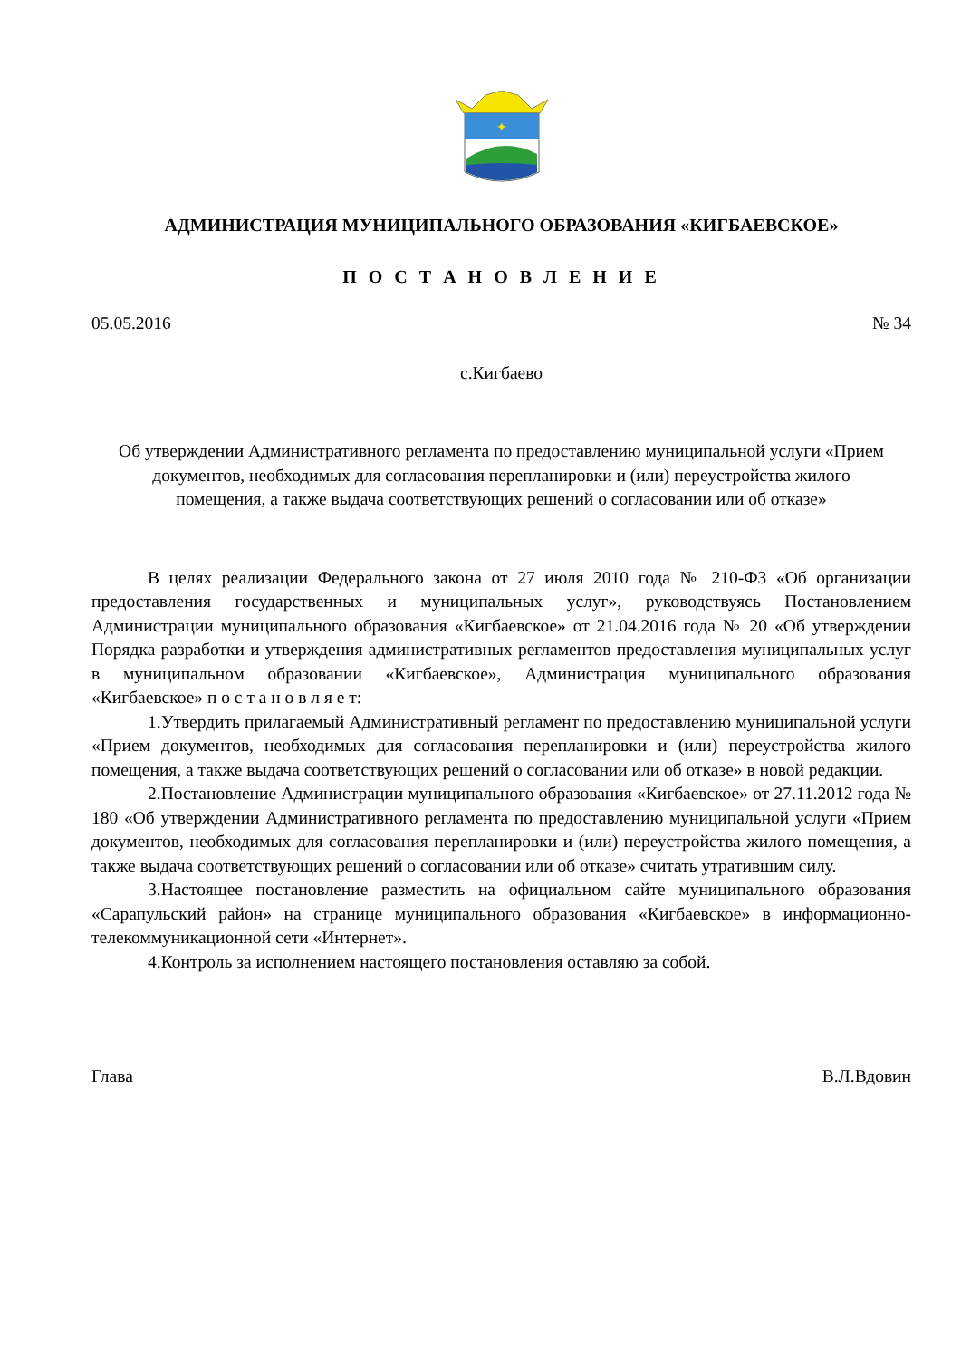✦
АДМИНИСТРАЦИЯ МУНИЦИПАЛЬНОГО ОБРАЗОВАНИЯ «КИГБАЕВСКОЕ»
П О С Т А Н О В Л Е Н И Е
05.05.2016 № 34
с.Кигбаево
Об утверждении Административного регламента по предоставлению муниципальной услуги «Прием документов, необходимых для согласования перепланировки и (или) переустройства жилого помещения, а также выдача соответствующих решений о согласовании или об отказе»
В целях реализации Федерального закона от 27 июля 2010 года № 210-ФЗ «Об организации предоставления государственных и муниципальных услуг», руководствуясь Постановлением Администрации муниципального образования «Кигбаевское» от 21.04.2016 года № 20 «Об утверждении Порядка разработки и утверждения административных регламентов предоставления муниципальных услуг в муниципальном образовании «Кигбаевское», Администрация муниципального образования «Кигбаевское» п о с т а н о в л я е т:
1.Утвердить прилагаемый Административный регламент по предоставлению муниципальной услуги «Прием документов, необходимых для согласования перепланировки и (или) переустройства жилого помещения, а также выдача соответствующих решений о согласовании или об отказе» в новой редакции.
2.Постановление Администрации муниципального образования «Кигбаевское» от 27.11.2012 года № 180 «Об утверждении Административного регламента по предоставлению муниципальной услуги «Прием документов, необходимых для согласования перепланировки и (или) переустройства жилого помещения, а также выдача соответствующих решений о согласовании или об отказе» считать утратившим силу.
3.Настоящее постановление разместить на официальном сайте муниципального образования «Сарапульский район» на странице муниципального образования «Кигбаевское» в информационно-телекоммуникационной сети «Интернет».
4.Контроль за исполнением настоящего постановления оставляю за собой.
Глава В.Л.Вдовин